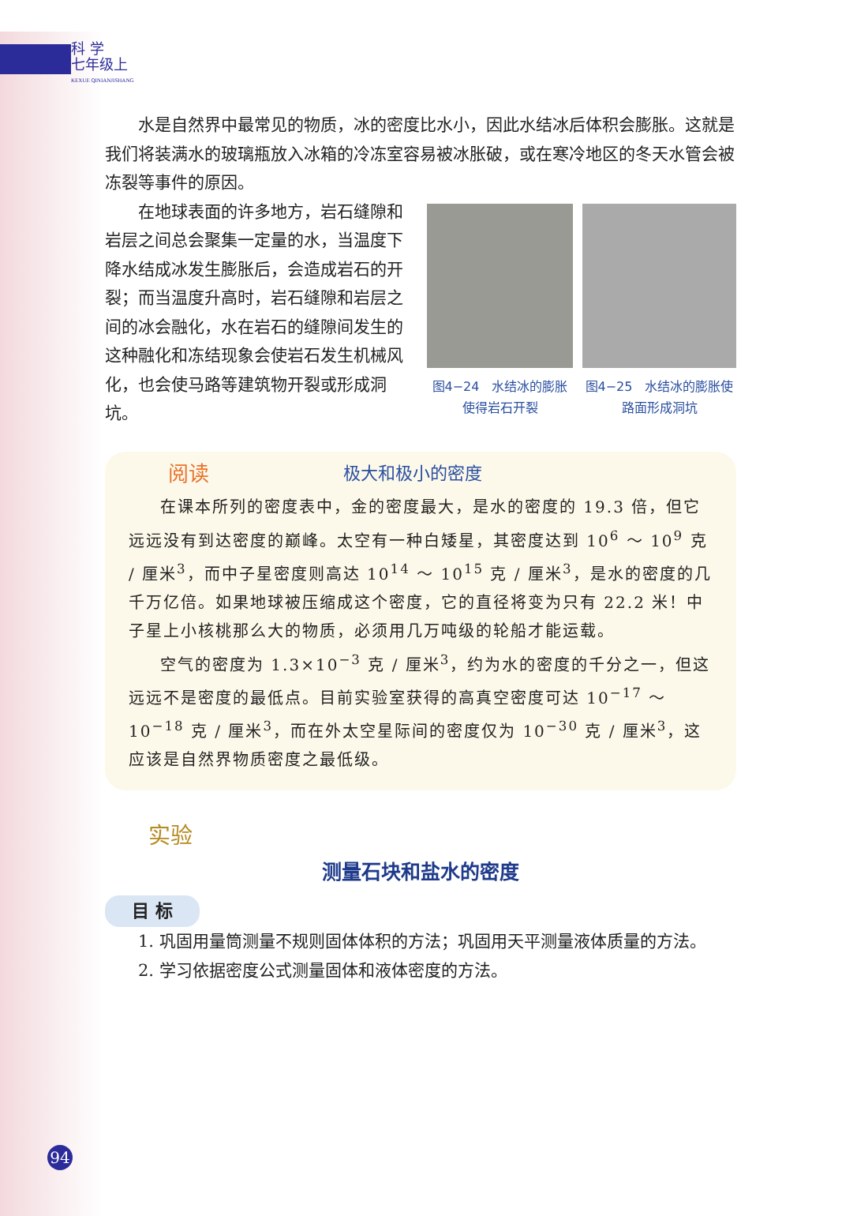科 学
七年级上
KEXUE QINIANJISHANG
水是自然界中最常见的物质，冰的密度比水小，因此水结冰后体积会膨胀。这就是我们将装满水的玻璃瓶放入冰箱的冷冻室容易被冰胀破，或在寒冷地区的冬天水管会被冻裂等事件的原因。
在地球表面的许多地方，岩石缝隙和岩层之间总会聚集一定量的水，当温度下降水结成冰发生膨胀后，会造成岩石的开裂；而当温度升高时，岩石缝隙和岩层之间的冰会融化，水在岩石的缝隙间发生的这种融化和冻结现象会使岩石发生机械风化，也会使马路等建筑物开裂或形成洞坑。
图4−24　水结冰的膨胀使得岩石开裂
图4−25　水结冰的膨胀使路面形成洞坑
阅读 极大和极小的密度
在课本所列的密度表中，金的密度最大，是水的密度的 19.3 倍，但它远远没有到达密度的巅峰。太空有一种白矮星，其密度达到 10<sup>6</sup> ～ 10<sup>9</sup> 克 / 厘米<sup>3</sup>，而中子星密度则高达 10<sup>14</sup> ～ 10<sup>15</sup> 克 / 厘米<sup>3</sup>，是水的密度的几千万亿倍。如果地球被压缩成这个密度，它的直径将变为只有 22.2 米！中子星上小核桃那么大的物质，必须用几万吨级的轮船才能运载。
空气的密度为 1.3×10<sup>−3</sup> 克 / 厘米<sup>3</sup>，约为水的密度的千分之一，但这远远不是密度的最低点。目前实验室获得的高真空密度可达 10<sup>−17</sup> ～ 10<sup>−18</sup> 克 / 厘米<sup>3</sup>，而在外太空星际间的密度仅为 10<sup>−30</sup> 克 / 厘米<sup>3</sup>，这应该是自然界物质密度之最低级。
实验
测量石块和盐水的密度
目 标
1. 巩固用量筒测量不规则固体体积的方法；巩固用天平测量液体质量的方法。
2. 学习依据密度公式测量固体和液体密度的方法。
94